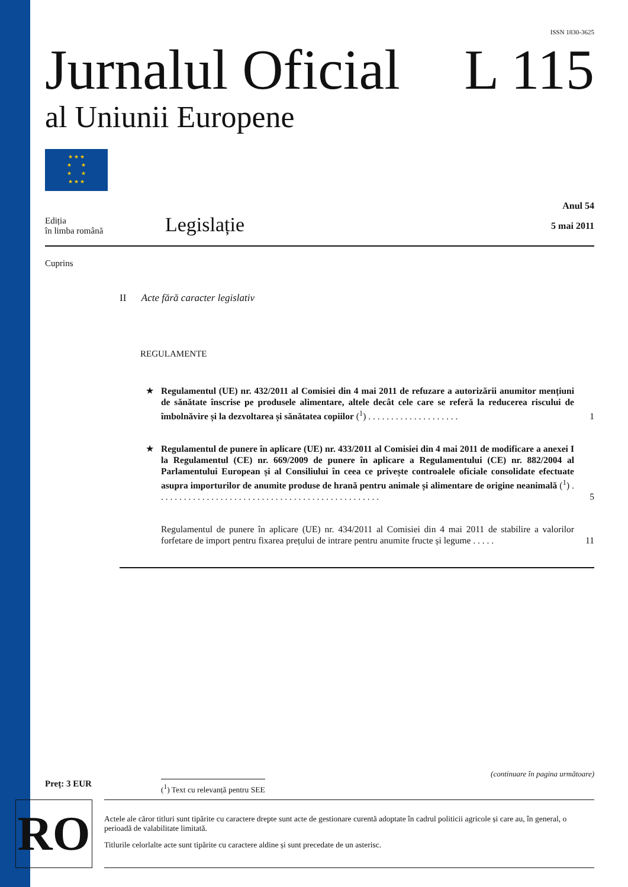ISSN 1830-3625
Jurnalul Oficial L 115
al Uniunii Europene
★ ★ ★
★ ★
★ ★
★ ★ ★
Ediția
în limba română
Legislație
Anul 54
5 mai 2011
Cuprins
II Acte fără caracter legislativ
REGULAMENTE
★ Regulamentul (UE) nr. 432/2011 al Comisiei din 4 mai 2011 de refuzare a autorizării anumitor mențiuni de sănătate înscrise pe produsele alimentare, altele decât cele care se referă la reducerea riscului de îmbolnăvire și la dezvoltarea și sănătatea copiilor (<sup>1</sup>) . . . . . . . . . . . . . . . . . . . .
1
★ Regulamentul de punere în aplicare (UE) nr. 433/2011 al Comisiei din 4 mai 2011 de modificare a anexei I la Regulamentul (CE) nr. 669/2009 de punere în aplicare a Regulamentului (CE) nr. 882/2004 al Parlamentului European și al Consiliului în ceea ce privește controalele oficiale consolidate efectuate asupra importurilor de anumite produse de hrană pentru animale și alimentare de origine neanimală (<sup>1</sup>) . . . . . . . . . . . . . . . . . . . . . . . . . . . . . . . . . . . . . . . . . . . . . . . . .
5
Regulamentul de punere în aplicare (UE) nr. 434/2011 al Comisiei din 4 mai 2011 de stabilire a valorilor forfetare de import pentru fixarea prețului de intrare pentru anumite fructe și legume . . . . .
11
(continuare în pagina următoare)
Preț: 3 EUR
(<sup>1</sup>) Text cu relevanță pentru SEE
RO
Actele ale căror titluri sunt tipărite cu caractere drepte sunt acte de gestionare curentă adoptate în cadrul politicii agricole și care au, în general, o perioadă de valabilitate limitată.
Titlurile celorlalte acte sunt tipărite cu caractere aldine și sunt precedate de un asterisc.